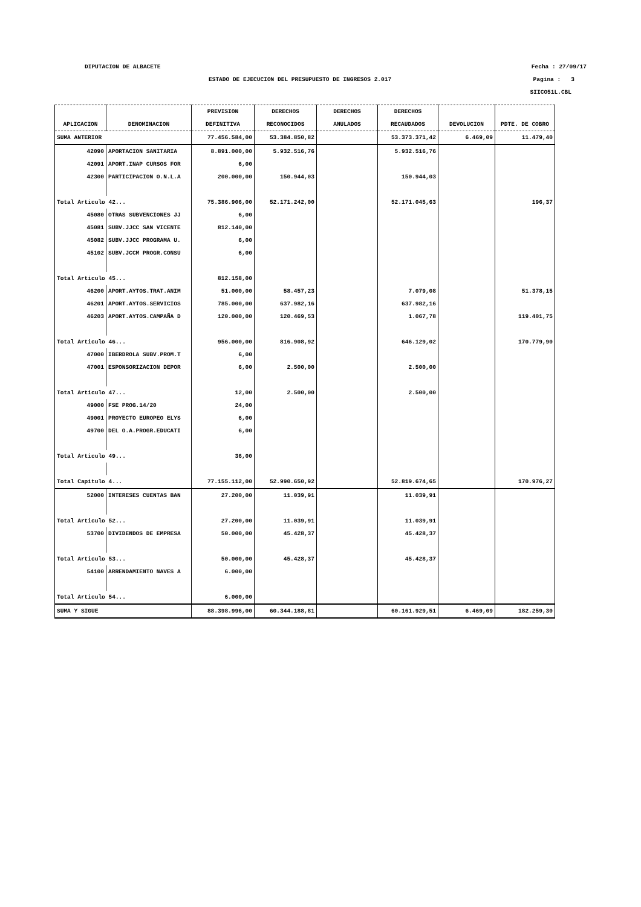DIPUTACION DE ALBACETE Fecha : 27/09/17
ESTADO DE EJECUCION DEL PRESUPUESTO DE INGRESOS 2.017 Pagina : 3
SIICO51L.CBL
| | | PREVISION | DERECHOS | DERECHOS | DERECHOS | | |
| --- | --- | --- | --- | --- | --- | --- | --- |
| APLICACION | DENOMINACION | DEFINITIVA | RECONOCIDOS | ANULADOS | RECAUDADOS | DEVOLUCION | PDTE. DE COBRO |
| SUMA ANTERIOR | | 77.456.584,00 | 53.384.850,82 | | 53.373.371,42 | 6.469,09 | 11.479,40 |
| 42090 | APORTACION SANITARIA | 8.891.000,00 | 5.932.516,76 | | 5.932.516,76 | | |
| 42091 | APORT.INAP CURSOS FOR | 6,00 | | | | | |
| 42300 | PARTICIPACION O.N.L.A | 200.000,00 | 150.944,03 | | 150.944,03 | | |
| Total Articulo 42... | | 75.386.906,00 | 52.171.242,00 | | 52.171.045,63 | | 196,37 |
| 45080 | OTRAS SUBVENCIONES JJ | 6,00 | | | | | |
| 45081 | SUBV.JJCC SAN VICENTE | 812.140,00 | | | | | |
| 45082 | SUBV.JJCC PROGRAMA U. | 6,00 | | | | | |
| 45102 | SUBV.JCCM PROGR.CONSU | 6,00 | | | | | |
| Total Articulo 45... | | 812.158,00 | | | | | |
| 46200 | APORT.AYTOS.TRAT.ANIM | 51.000,00 | 58.457,23 | | 7.079,08 | | 51.378,15 |
| 46201 | APORT.AYTOS.SERVICIOS | 785.000,00 | 637.982,16 | | 637.982,16 | | |
| 46203 | APORT.AYTOS.CAMPAÑA D | 120.000,00 | 120.469,53 | | 1.067,78 | | 119.401,75 |
| Total Articulo 46... | | 956.000,00 | 816.908,92 | | 646.129,02 | | 170.779,90 |
| 47000 | IBERDROLA SUBV.PROM.T | 6,00 | | | | | |
| 47001 | ESPONSORIZACION DEPOR | 6,00 | 2.500,00 | | 2.500,00 | | |
| Total Articulo 47... | | 12,00 | 2.500,00 | | 2.500,00 | | |
| 49000 | FSE PROG.14/20 | 24,00 | | | | | |
| 49001 | PROYECTO EUROPEO ELYS | 6,00 | | | | | |
| 49700 | DEL O.A.PROGR.EDUCATI | 6,00 | | | | | |
| Total Articulo 49... | | 36,00 | | | | | |
| Total Capitulo 4... | | 77.155.112,00 | 52.990.650,92 | | 52.819.674,65 | | 170.976,27 |
| 52000 | INTERESES CUENTAS BAN | 27.200,00 | 11.039,91 | | 11.039,91 | | |
| Total Articulo 52... | | 27.200,00 | 11.039,91 | | 11.039,91 | | |
| 53700 | DIVIDENDOS DE EMPRESA | 50.000,00 | 45.428,37 | | 45.428,37 | | |
| Total Articulo 53... | | 50.000,00 | 45.428,37 | | 45.428,37 | | |
| 54100 | ARRENDAMIENTO NAVES A | 6.000,00 | | | | | |
| Total Articulo 54... | | 6.000,00 | | | | | |
| SUMA Y SIGUE | | 88.398.996,00 | 60.344.188,81 | | 60.161.929,51 | 6.469,09 | 182.259,30 |